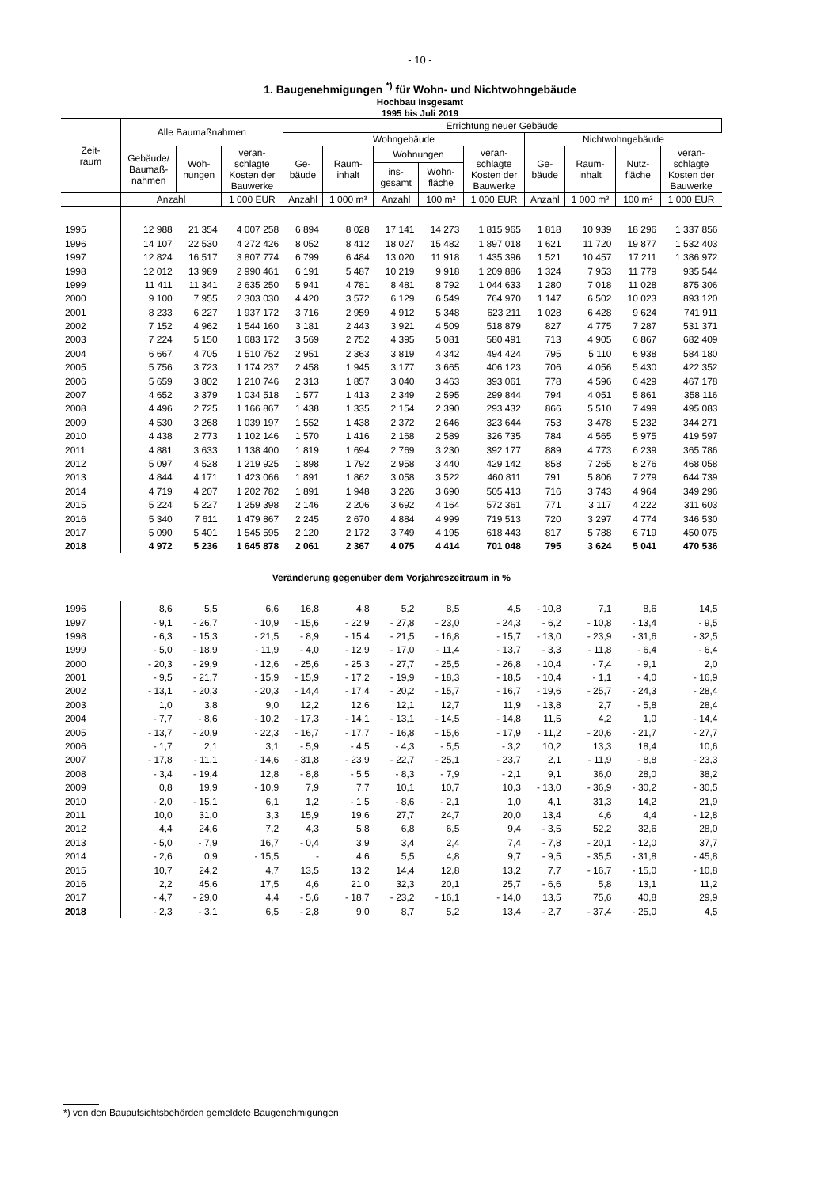- 10 -
1. Baugenehmigungen <sup>*)</sup> für Wohn- und Nichtwohngebäude
Hochbau insgesamt
1995 bis Juli 2019
| Zeit- raum | Alle Baumaßnahmen | | | Errichtung neuer Gebäude | | | | | | | | |
| --- | --- | --- | --- | --- | --- | --- | --- | --- | --- | --- | --- | --- |
| | | | | Wohngebäude | | | | | Nichtwohngebäude | | | |
| | Gebäude/ Baumaß- nahmen | Woh- nungen | veran- schlagte Kosten der Bauwerke | Ge- bäude | Raum- inhalt | Wohnungen | | veran- schlagte Kosten der Bauwerke | Ge- bäude | Raum- inhalt | Nutz- fläche | veran- schlagte Kosten der Bauwerke |
| | | | | | | ins- gesamt | Wohn- fläche | | | | | |
| | Anzahl | | 1 000 EUR | Anzahl | 1 000 m³ | Anzahl | 100 m² | 1 000 EUR | Anzahl | 1 000 m³ | 100 m² | 1 000 EUR |
| 1995 | 12 988 | 21 354 | 4 007 258 | 6 894 | 8 028 | 17 141 | 14 273 | 1 815 965 | 1 818 | 10 939 | 18 296 | 1 337 856 |
| 1996 | 14 107 | 22 530 | 4 272 426 | 8 052 | 8 412 | 18 027 | 15 482 | 1 897 018 | 1 621 | 11 720 | 19 877 | 1 532 403 |
| 1997 | 12 824 | 16 517 | 3 807 774 | 6 799 | 6 484 | 13 020 | 11 918 | 1 435 396 | 1 521 | 10 457 | 17 211 | 1 386 972 |
| 1998 | 12 012 | 13 989 | 2 990 461 | 6 191 | 5 487 | 10 219 | 9 918 | 1 209 886 | 1 324 | 7 953 | 11 779 | 935 544 |
| 1999 | 11 411 | 11 341 | 2 635 250 | 5 941 | 4 781 | 8 481 | 8 792 | 1 044 633 | 1 280 | 7 018 | 11 028 | 875 306 |
| 2000 | 9 100 | 7 955 | 2 303 030 | 4 420 | 3 572 | 6 129 | 6 549 | 764 970 | 1 147 | 6 502 | 10 023 | 893 120 |
| 2001 | 8 233 | 6 227 | 1 937 172 | 3 716 | 2 959 | 4 912 | 5 348 | 623 211 | 1 028 | 6 428 | 9 624 | 741 911 |
| 2002 | 7 152 | 4 962 | 1 544 160 | 3 181 | 2 443 | 3 921 | 4 509 | 518 879 | 827 | 4 775 | 7 287 | 531 371 |
| 2003 | 7 224 | 5 150 | 1 683 172 | 3 569 | 2 752 | 4 395 | 5 081 | 580 491 | 713 | 4 905 | 6 867 | 682 409 |
| 2004 | 6 667 | 4 705 | 1 510 752 | 2 951 | 2 363 | 3 819 | 4 342 | 494 424 | 795 | 5 110 | 6 938 | 584 180 |
| 2005 | 5 756 | 3 723 | 1 174 237 | 2 458 | 1 945 | 3 177 | 3 665 | 406 123 | 706 | 4 056 | 5 430 | 422 352 |
| 2006 | 5 659 | 3 802 | 1 210 746 | 2 313 | 1 857 | 3 040 | 3 463 | 393 061 | 778 | 4 596 | 6 429 | 467 178 |
| 2007 | 4 652 | 3 379 | 1 034 518 | 1 577 | 1 413 | 2 349 | 2 595 | 299 844 | 794 | 4 051 | 5 861 | 358 116 |
| 2008 | 4 496 | 2 725 | 1 166 867 | 1 438 | 1 335 | 2 154 | 2 390 | 293 432 | 866 | 5 510 | 7 499 | 495 083 |
| 2009 | 4 530 | 3 268 | 1 039 197 | 1 552 | 1 438 | 2 372 | 2 646 | 323 644 | 753 | 3 478 | 5 232 | 344 271 |
| 2010 | 4 438 | 2 773 | 1 102 146 | 1 570 | 1 416 | 2 168 | 2 589 | 326 735 | 784 | 4 565 | 5 975 | 419 597 |
| 2011 | 4 881 | 3 633 | 1 138 400 | 1 819 | 1 694 | 2 769 | 3 230 | 392 177 | 889 | 4 773 | 6 239 | 365 786 |
| 2012 | 5 097 | 4 528 | 1 219 925 | 1 898 | 1 792 | 2 958 | 3 440 | 429 142 | 858 | 7 265 | 8 276 | 468 058 |
| 2013 | 4 844 | 4 171 | 1 423 066 | 1 891 | 1 862 | 3 058 | 3 522 | 460 811 | 791 | 5 806 | 7 279 | 644 739 |
| 2014 | 4 719 | 4 207 | 1 202 782 | 1 891 | 1 948 | 3 226 | 3 690 | 505 413 | 716 | 3 743 | 4 964 | 349 296 |
| 2015 | 5 224 | 5 227 | 1 259 398 | 2 146 | 2 206 | 3 692 | 4 164 | 572 361 | 771 | 3 117 | 4 222 | 311 603 |
| 2016 | 5 340 | 7 611 | 1 479 867 | 2 245 | 2 670 | 4 884 | 4 999 | 719 513 | 720 | 3 297 | 4 774 | 346 530 |
| 2017 | 5 090 | 5 401 | 1 545 595 | 2 120 | 2 172 | 3 749 | 4 195 | 618 443 | 817 | 5 788 | 6 719 | 450 075 |
| 2018 | 4 972 | 5 236 | 1 645 878 | 2 061 | 2 367 | 4 075 | 4 414 | 701 048 | 795 | 3 624 | 5 041 | 470 536 |
| Veränderung gegenüber dem Vorjahreszeitraum in % | | | | | | | | | | | | |
| 1996 | 8,6 | 5,5 | 6,6 | 16,8 | 4,8 | 5,2 | 8,5 | 4,5 | - 10,8 | 7,1 | 8,6 | 14,5 |
| 1997 | - 9,1 | - 26,7 | - 10,9 | - 15,6 | - 22,9 | - 27,8 | - 23,0 | - 24,3 | - 6,2 | - 10,8 | - 13,4 | - 9,5 |
| 1998 | - 6,3 | - 15,3 | - 21,5 | - 8,9 | - 15,4 | - 21,5 | - 16,8 | - 15,7 | - 13,0 | - 23,9 | - 31,6 | - 32,5 |
| 1999 | - 5,0 | - 18,9 | - 11,9 | - 4,0 | - 12,9 | - 17,0 | - 11,4 | - 13,7 | - 3,3 | - 11,8 | - 6,4 | - 6,4 |
| 2000 | - 20,3 | - 29,9 | - 12,6 | - 25,6 | - 25,3 | - 27,7 | - 25,5 | - 26,8 | - 10,4 | - 7,4 | - 9,1 | 2,0 |
| 2001 | - 9,5 | - 21,7 | - 15,9 | - 15,9 | - 17,2 | - 19,9 | - 18,3 | - 18,5 | - 10,4 | - 1,1 | - 4,0 | - 16,9 |
| 2002 | - 13,1 | - 20,3 | - 20,3 | - 14,4 | - 17,4 | - 20,2 | - 15,7 | - 16,7 | - 19,6 | - 25,7 | - 24,3 | - 28,4 |
| 2003 | 1,0 | 3,8 | 9,0 | 12,2 | 12,6 | 12,1 | 12,7 | 11,9 | - 13,8 | 2,7 | - 5,8 | 28,4 |
| 2004 | - 7,7 | - 8,6 | - 10,2 | - 17,3 | - 14,1 | - 13,1 | - 14,5 | - 14,8 | 11,5 | 4,2 | 1,0 | - 14,4 |
| 2005 | - 13,7 | - 20,9 | - 22,3 | - 16,7 | - 17,7 | - 16,8 | - 15,6 | - 17,9 | - 11,2 | - 20,6 | - 21,7 | - 27,7 |
| 2006 | - 1,7 | 2,1 | 3,1 | - 5,9 | - 4,5 | - 4,3 | - 5,5 | - 3,2 | 10,2 | 13,3 | 18,4 | 10,6 |
| 2007 | - 17,8 | - 11,1 | - 14,6 | - 31,8 | - 23,9 | - 22,7 | - 25,1 | - 23,7 | 2,1 | - 11,9 | - 8,8 | - 23,3 |
| 2008 | - 3,4 | - 19,4 | 12,8 | - 8,8 | - 5,5 | - 8,3 | - 7,9 | - 2,1 | 9,1 | 36,0 | 28,0 | 38,2 |
| 2009 | 0,8 | 19,9 | - 10,9 | 7,9 | 7,7 | 10,1 | 10,7 | 10,3 | - 13,0 | - 36,9 | - 30,2 | - 30,5 |
| 2010 | - 2,0 | - 15,1 | 6,1 | 1,2 | - 1,5 | - 8,6 | - 2,1 | 1,0 | 4,1 | 31,3 | 14,2 | 21,9 |
| 2011 | 10,0 | 31,0 | 3,3 | 15,9 | 19,6 | 27,7 | 24,7 | 20,0 | 13,4 | 4,6 | 4,4 | - 12,8 |
| 2012 | 4,4 | 24,6 | 7,2 | 4,3 | 5,8 | 6,8 | 6,5 | 9,4 | - 3,5 | 52,2 | 32,6 | 28,0 |
| 2013 | - 5,0 | - 7,9 | 16,7 | - 0,4 | 3,9 | 3,4 | 2,4 | 7,4 | - 7,8 | - 20,1 | - 12,0 | 37,7 |
| 2014 | - 2,6 | 0,9 | - 15,5 | - | 4,6 | 5,5 | 4,8 | 9,7 | - 9,5 | - 35,5 | - 31,8 | - 45,8 |
| 2015 | 10,7 | 24,2 | 4,7 | 13,5 | 13,2 | 14,4 | 12,8 | 13,2 | 7,7 | - 16,7 | - 15,0 | - 10,8 |
| 2016 | 2,2 | 45,6 | 17,5 | 4,6 | 21,0 | 32,3 | 20,1 | 25,7 | - 6,6 | 5,8 | 13,1 | 11,2 |
| 2017 | - 4,7 | - 29,0 | 4,4 | - 5,6 | - 18,7 | - 23,2 | - 16,1 | - 14,0 | 13,5 | 75,6 | 40,8 | 29,9 |
| 2018 | - 2,3 | - 3,1 | 6,5 | - 2,8 | 9,0 | 8,7 | 5,2 | 13,4 | - 2,7 | - 37,4 | - 25,0 | 4,5 |
*) von den Bauaufsichtsbehörden gemeldete Baugenehmigungen